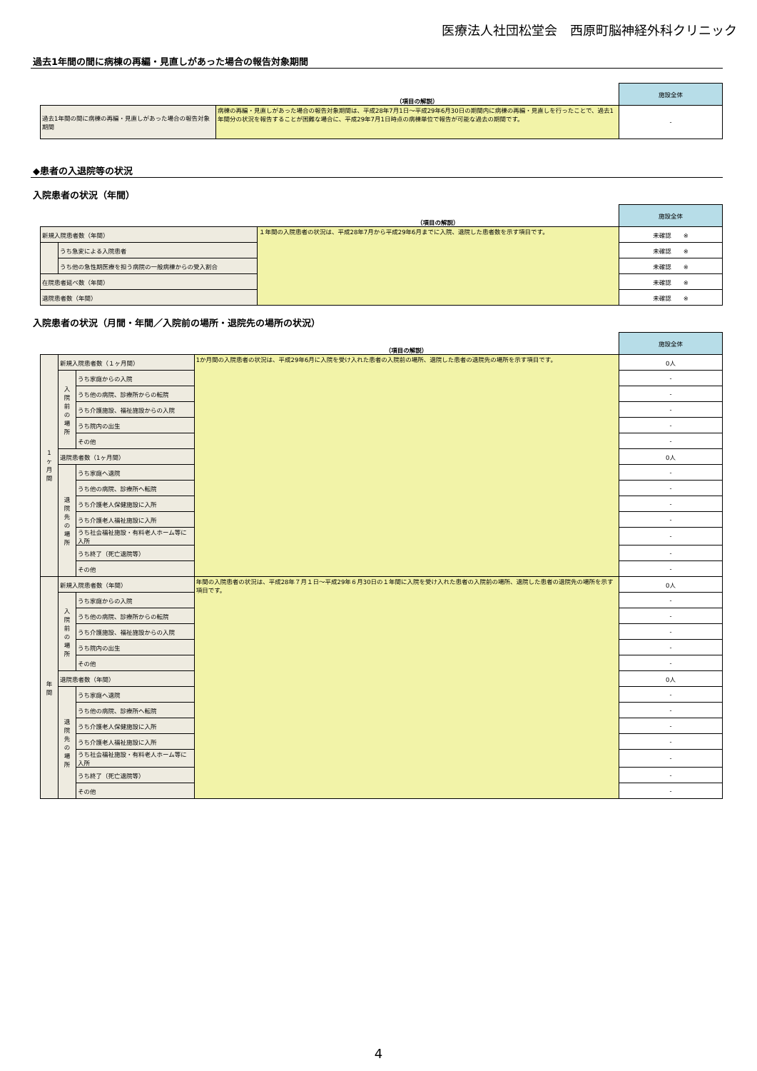医療法人社団松堂会　西原町脳神経外科クリニック
過去1年間の間に病棟の再編・見直しがあった場合の報告対象期間
| | （項目の解説） | 施設全体 |
| 過去1年間の間に病棟の再編・見直しがあった場合の報告対象期間 | 病棟の再編・見直しがあった場合の報告対象期間は、平成28年7月1日～平成29年6月30日の期間内に病棟の再編・見直しを行ったことで、過去1年間分の状況を報告することが困難な場合に、平成29年7月1日時点の病棟単位で報告が可能な過去の期間です。 | - |
◆患者の入退院等の状況
入院患者の状況（年間）
| | | （項目の解説） | 施設全体 |
| 新規入院患者数（年間） | | １年間の入院患者の状況は、平成28年7月から平成29年6月までに入院、退院した患者数を示す項目です。 | 未確認 ※ |
| | うち急変による入院患者 | | 未確認 ※ |
| | うち他の急性期医療を担う病院の一般病棟からの受入割合 | | 未確認 ※ |
| 在院患者延べ数（年間） | | | 未確認 ※ |
| 退院患者数（年間） | | | 未確認 ※ |
入院患者の状況（月間・年間／入院前の場所・退院先の場所の状況）
| | | | （項目の解説） | 施設全体 |
| 1 ヶ 月 間 | 新規入院患者数（１ヶ月間） | | 1か月間の入院患者の状況は、平成29年6月に入院を受け入れた患者の入院前の場所、退院した患者の退院先の場所を示す項目です。 | 0人 |
| | 入 院 前 の 場 所 | うち家庭からの入院 | | - |
| | | うち他の病院、診療所からの転院 | | - |
| | | うち介護施設、福祉施設からの入院 | | - |
| | | うち院内の出生 | | - |
| | | その他 | | - |
| | 退院患者数（1ヶ月間） | | | 0人 |
| | 退 院 先 の 場 所 | うち家庭へ退院 | | - |
| | | うち他の病院、診療所へ転院 | | - |
| | | うち介護老人保健施設に入所 | | - |
| | | うち介護老人福祉施設に入所 | | - |
| | | うち社会福祉施設・有料老人ホーム等に入所 | | - |
| | | うち終了（死亡退院等） | | - |
| | | その他 | | - |
| 年 間 | 新規入院患者数（年間） | | 年間の入院患者の状況は、平成28年７月１日～平成29年６月30日の１年間に入院を受け入れた患者の入院前の場所、退院した患者の退院先の場所を示す項目です。 | 0人 |
| | 入 院 前 の 場 所 | うち家庭からの入院 | | - |
| | | うち他の病院、診療所からの転院 | | - |
| | | うち介護施設、福祉施設からの入院 | | - |
| | | うち院内の出生 | | - |
| | | その他 | | - |
| | 退院患者数（年間） | | | 0人 |
| | 退 院 先 の 場 所 | うち家庭へ退院 | | - |
| | | うち他の病院、診療所へ転院 | | - |
| | | うち介護老人保健施設に入所 | | - |
| | | うち介護老人福祉施設に入所 | | - |
| | | うち社会福祉施設・有料老人ホーム等に入所 | | - |
| | | うち終了（死亡退院等） | | - |
| | | その他 | | - |
4